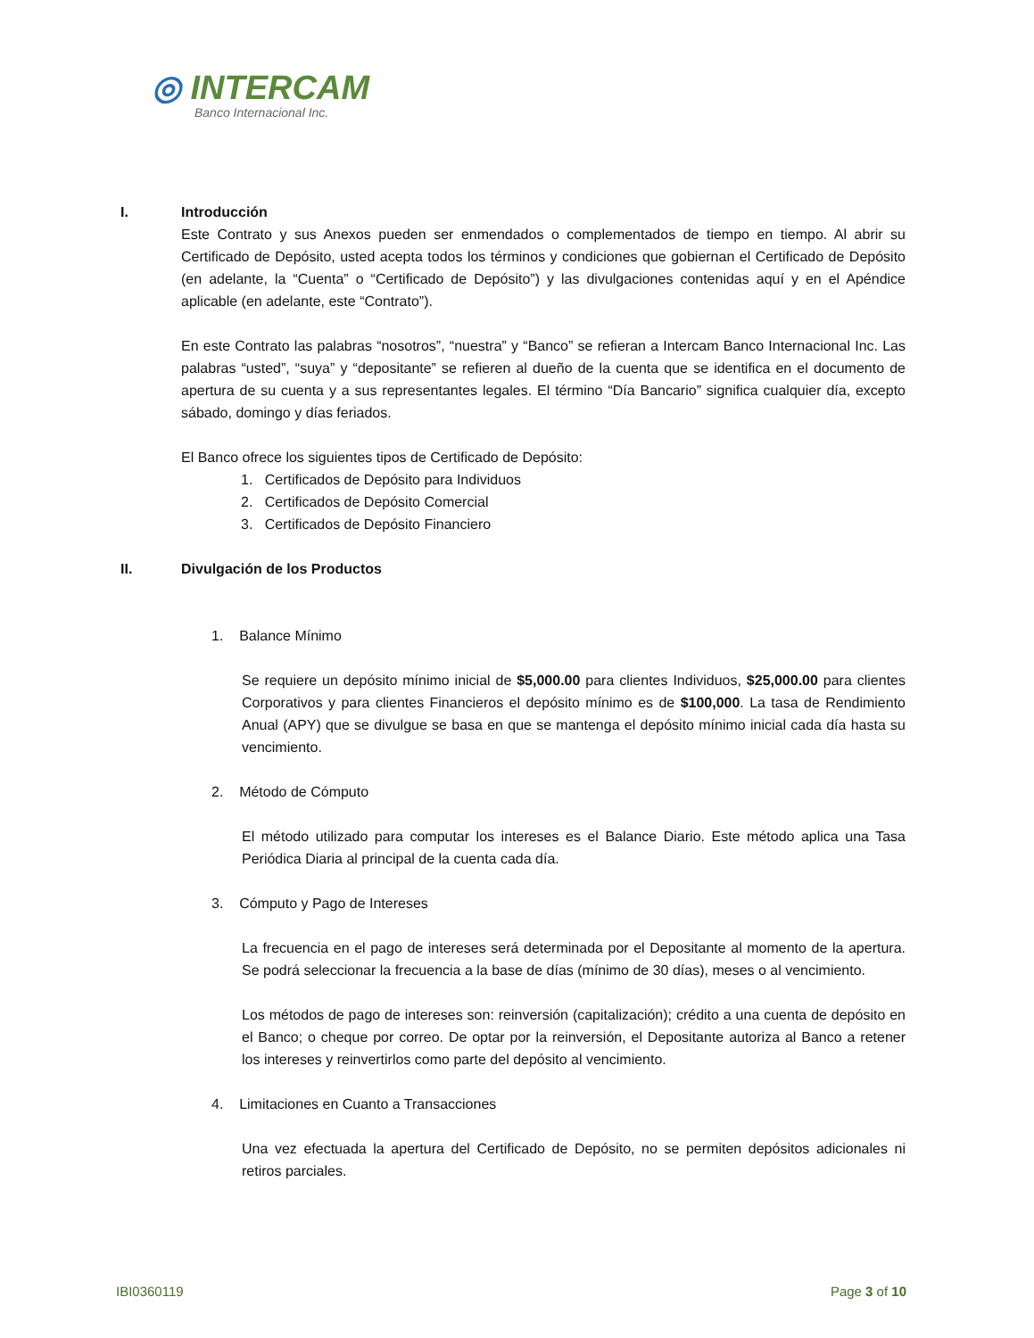◎ INTERCAM
Banco Internacional Inc.
I. Introducción
Este Contrato y sus Anexos pueden ser enmendados o complementados de tiempo en tiempo. Al abrir su Certificado de Depósito, usted acepta todos los términos y condiciones que gobiernan el Certificado de Depósito (en adelante, la “Cuenta” o “Certificado de Depósito”) y las divulgaciones contenidas aquí y en el Apéndice aplicable (en adelante, este “Contrato”).
En este Contrato las palabras “nosotros”, “nuestra” y “Banco” se refieran a Intercam Banco Internacional Inc. Las palabras “usted”, “suya” y “depositante” se refieren al dueño de la cuenta que se identifica en el documento de apertura de su cuenta y a sus representantes legales. El término “Día Bancario” significa cualquier día, excepto sábado, domingo y días feriados.
El Banco ofrece los siguientes tipos de Certificado de Depósito:
1. Certificados de Depósito para Individuos
2. Certificados de Depósito Comercial
3. Certificados de Depósito Financiero
II. Divulgación de los Productos
1. Balance Mínimo
Se requiere un depósito mínimo inicial de $5,000.00 para clientes Individuos, $25,000.00 para clientes Corporativos y para clientes Financieros el depósito mínimo es de $100,000. La tasa de Rendimiento Anual (APY) que se divulgue se basa en que se mantenga el depósito mínimo inicial cada día hasta su vencimiento.
2. Método de Cómputo
El método utilizado para computar los intereses es el Balance Diario. Este método aplica una Tasa Periódica Diaria al principal de la cuenta cada día.
3. Cómputo y Pago de Intereses
La frecuencia en el pago de intereses será determinada por el Depositante al momento de la apertura. Se podrá seleccionar la frecuencia a la base de días (mínimo de 30 días), meses o al vencimiento.
Los métodos de pago de intereses son: reinversión (capitalización); crédito a una cuenta de depósito en el Banco; o cheque por correo. De optar por la reinversión, el Depositante autoriza al Banco a retener los intereses y reinvertirlos como parte del depósito al vencimiento.
4. Limitaciones en Cuanto a Transacciones
Una vez efectuada la apertura del Certificado de Depósito, no se permiten depósitos adicionales ni retiros parciales.
IBI0360119 Page 3 of 10